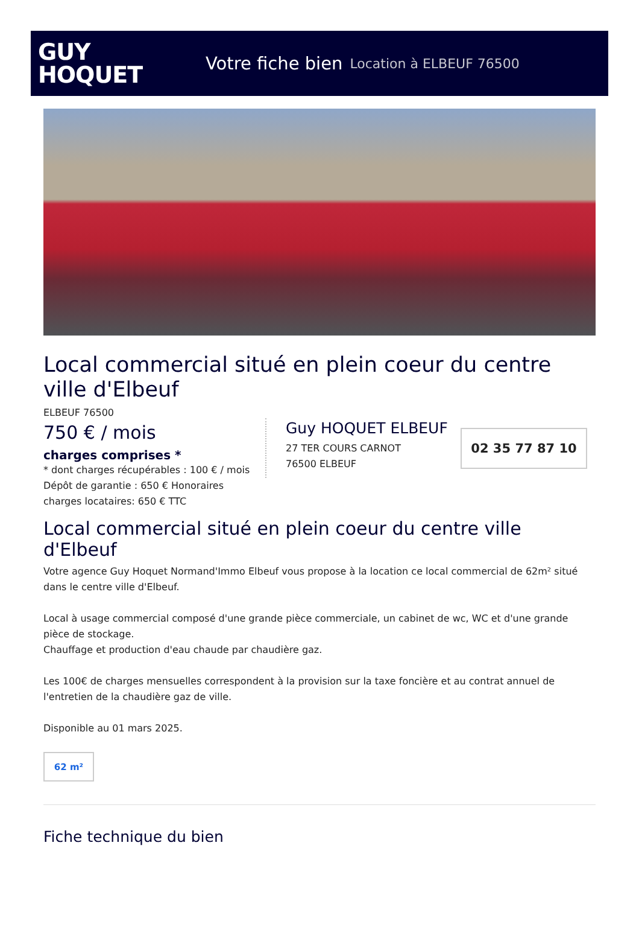GUY
HOQUET
Votre fiche bien Location à ELBEUF 76500
Local commercial situé en plein coeur du centre ville d'Elbeuf
ELBEUF 76500
750 € / mois
charges comprises *
* dont charges récupérables : 100 € / mois
Guy HOQUET ELBEUF
27 TER COURS CARNOT
76500 ELBEUF
02 35 77 87 10
Dépôt de garantie : 650 € Honoraires
charges locataires: 650 € TTC
Local commercial situé en plein coeur du centre ville d'Elbeuf
Votre agence Guy Hoquet Normand'Immo Elbeuf vous propose à la location ce local commercial de 62m² situé dans le centre ville d'Elbeuf.
Local à usage commercial composé d'une grande pièce commerciale, un cabinet de wc, WC et d'une grande pièce de stockage.
Chauffage et production d'eau chaude par chaudière gaz.
Les 100€ de charges mensuelles correspondent à la provision sur la taxe foncière et au contrat annuel de l'entretien de la chaudière gaz de ville.
Disponible au 01 mars 2025.
62 m²
Fiche technique du bien